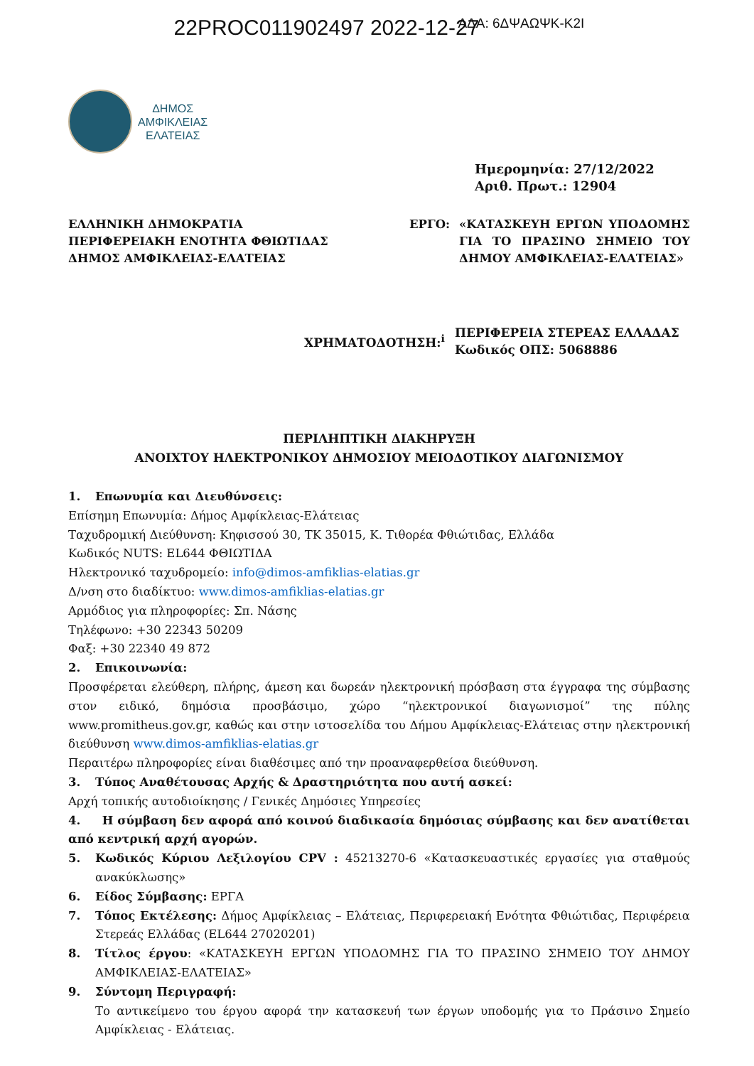22PROC011902497 2022-12-27 ΑΔΑ: 6ΔΨΑΩΨΚ-Κ2Ι
ΔΗΜΟΣ
ΑΜΦΙΚΛΕΙΑΣ
ΕΛΑΤΕΙΑΣ
Ημερομηνία: 27/12/2022
Αριθ. Πρωτ.: 12904
ΕΛΛΗΝΙΚΗ ΔΗΜΟΚΡΑΤΙΑ
ΠΕΡΙΦΕΡΕΙΑΚΗ ΕΝΟΤΗΤΑ ΦΘΙΩΤΙΔΑΣ
ΔΗΜΟΣ ΑΜΦΙΚΛΕΙΑΣ-ΕΛΑΤΕΙΑΣ
ΕΡΓΟ: «ΚΑΤΑΣΚΕΥΗ ΕΡΓΩΝ ΥΠΟΔΟΜΗΣ ΓΙΑ ΤΟ ΠΡΑΣΙΝΟ ΣΗΜΕΙΟ ΤΟΥ ΔΗΜΟΥ ΑΜΦΙΚΛΕΙΑΣ-ΕΛΑΤΕΙΑΣ»
ΧΡΗΜΑΤΟΔΟΤΗΣΗ:<sup>i</sup>
ΠΕΡΙΦΕΡΕΙΑ ΣΤΕΡΕΑΣ ΕΛΛΑΔΑΣ
Κωδικός ΟΠΣ: 5068886
ΠΕΡΙΛΗΠΤΙΚΗ ΔΙΑΚΗΡΥΞΗ
ΑΝΟΙΧΤΟΥ ΗΛΕΚΤΡΟΝΙΚΟΥ ΔΗΜΟΣΙΟΥ ΜΕΙΟΔΟΤΙΚΟΥ ΔΙΑΓΩΝΙΣΜΟΥ
1. Επωνυμία και Διευθύνσεις:
Επίσημη Επωνυμία: Δήμος Αμφίκλειας-Ελάτειας
Ταχυδρομική Διεύθυνση: Κηφισσού 30, ΤΚ 35015, Κ. Τιθορέα Φθιώτιδας, Ελλάδα
Κωδικός NUTS: EL644 ΦΘΙΩΤΙΔΑ
Ηλεκτρονικό ταχυδρομείο: info@dimos-amfiklias-elatias.gr
Δ/νση στο διαδίκτυο: www.dimos-amfiklias-elatias.gr
Αρμόδιος για πληροφορίες: Σπ. Νάσης
Τηλέφωνο: +30 22343 50209
Φαξ: +30 22340 49 872
2. Επικοινωνία:
Προσφέρεται ελεύθερη, πλήρης, άμεση και δωρεάν ηλεκτρονική πρόσβαση στα έγγραφα της σύμβασης στον ειδικό, δημόσια προσβάσιμο, χώρο “ηλεκτρονικοί διαγωνισμοί” της πύλης www.promitheus.gov.gr, καθώς και στην ιστοσελίδα του Δήμου Αμφίκλειας-Ελάτειας στην ηλεκτρονική διεύθυνση www.dimos-amfiklias-elatias.gr
Περαιτέρω πληροφορίες είναι διαθέσιμες από την προαναφερθείσα διεύθυνση.
3. Τύπος Αναθέτουσας Αρχής & Δραστηριότητα που αυτή ασκεί:
Αρχή τοπικής αυτοδιοίκησης / Γενικές Δημόσιες Υπηρεσίες
4. Η σύμβαση δεν αφορά από κοινού διαδικασία δημόσιας σύμβασης και δεν ανατίθεται από κεντρική αρχή αγορών.
5. Κωδικός Κύριου Λεξιλογίου CPV : 45213270-6 «Κατασκευαστικές εργασίες για σταθμούς ανακύκλωσης»
6. Είδος Σύμβασης: ΕΡΓΑ
7. Τόπος Εκτέλεσης: Δήμος Αμφίκλειας – Ελάτειας, Περιφερειακή Ενότητα Φθιώτιδας, Περιφέρεια Στερεάς Ελλάδας (EL644 27020201)
8. Τίτλος έργου: «ΚΑΤΑΣΚΕΥΗ ΕΡΓΩΝ ΥΠΟΔΟΜΗΣ ΓΙΑ ΤΟ ΠΡΑΣΙΝΟ ΣΗΜΕΙΟ ΤΟΥ ΔΗΜΟΥ ΑΜΦΙΚΛΕΙΑΣ-ΕΛΑΤΕΙΑΣ»
9. Σύντομη Περιγραφή:
Το αντικείμενο του έργου αφορά την κατασκευή των έργων υποδομής για το Πράσινο Σημείο Αμφίκλειας - Ελάτειας.